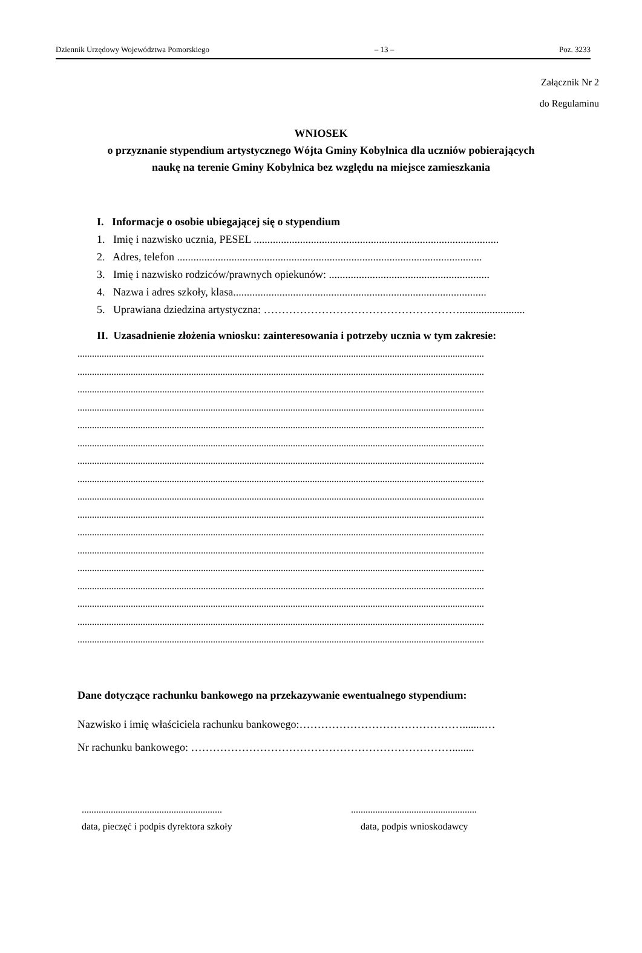Dziennik Urzędowy Województwa Pomorskiego – 13 – Poz. 3233
Załącznik Nr 2
do Regulaminu
WNIOSEK
o przyznanie stypendium artystycznego Wójta Gminy Kobylnica dla uczniów pobierających
naukę na terenie Gminy Kobylnica bez względu na miejsce zamieszkania
I. Informacje o osobie ubiegającej się o stypendium
1. Imię i nazwisko ucznia, PESEL ..........................................................................................
2. Adres, telefon ................................................................................................................
3. Imię i nazwisko rodziców/prawnych opiekunów: ...........................................................
4. Nazwa i adres szkoły, klasa.............................................................................................
5. Uprawiana dziedzina artystyczna: ………………………………………………........................
II. Uzasadnienie złożenia wniosku: zainteresowania i potrzeby ucznia w tym zakresie:
........................................................................................................................................................................
........................................................................................................................................................................
........................................................................................................................................................................
........................................................................................................................................................................
........................................................................................................................................................................
........................................................................................................................................................................
........................................................................................................................................................................
........................................................................................................................................................................
........................................................................................................................................................................
........................................................................................................................................................................
........................................................................................................................................................................
........................................................................................................................................................................
........................................................................................................................................................................
........................................................................................................................................................................
........................................................................................................................................................................
........................................................................................................................................................................
........................................................................................................................................................................
Dane dotyczące rachunku bankowego na przekazywanie ewentualnego stypendium:
Nazwisko i imię właściciela rachunku bankowego:………………………………………........…
Nr rachunku bankowego: ………………………………………………………………........
..........................................................
data, pieczęć i podpis dyrektora szkoły
....................................................
data, podpis wnioskodawcy